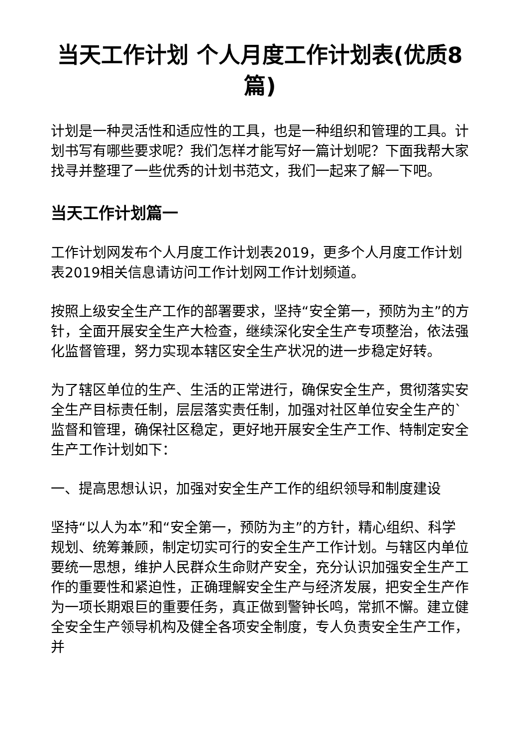当天工作计划 个人月度工作计划表(优质8篇)
计划是一种灵活性和适应性的工具，也是一种组织和管理的工具。计划书写有哪些要求呢？我们怎样才能写好一篇计划呢？下面我帮大家找寻并整理了一些优秀的计划书范文，我们一起来了解一下吧。
当天工作计划篇一
工作计划网发布个人月度工作计划表2019，更多个人月度工作计划表2019相关信息请访问工作计划网工作计划频道。
按照上级安全生产工作的部署要求，坚持“安全第一，预防为主”的方针，全面开展安全生产大检查，继续深化安全生产专项整治，依法强化监督管理，努力实现本辖区安全生产状况的进一步稳定好转。
为了辖区单位的生产、生活的正常进行，确保安全生产，贯彻落实安全生产目标责任制，层层落实责任制，加强对社区单位安全生产的`监督和管理，确保社区稳定，更好地开展安全生产工作、特制定安全生产工作计划如下：
一、提高思想认识，加强对安全生产工作的组织领导和制度建设
坚持“以人为本”和“安全第一，预防为主”的方针，精心组织、科学规划、统筹兼顾，制定切实可行的安全生产工作计划。与辖区内单位要统一思想，维护人民群众生命财产安全，充分认识加强安全生产工作的重要性和紧迫性，正确理解安全生产与经济发展，把安全生产作为一项长期艰巨的重要任务，真正做到警钟长鸣，常抓不懈。建立健全安全生产领导机构及健全各项安全制度，专人负责安全生产工作，并